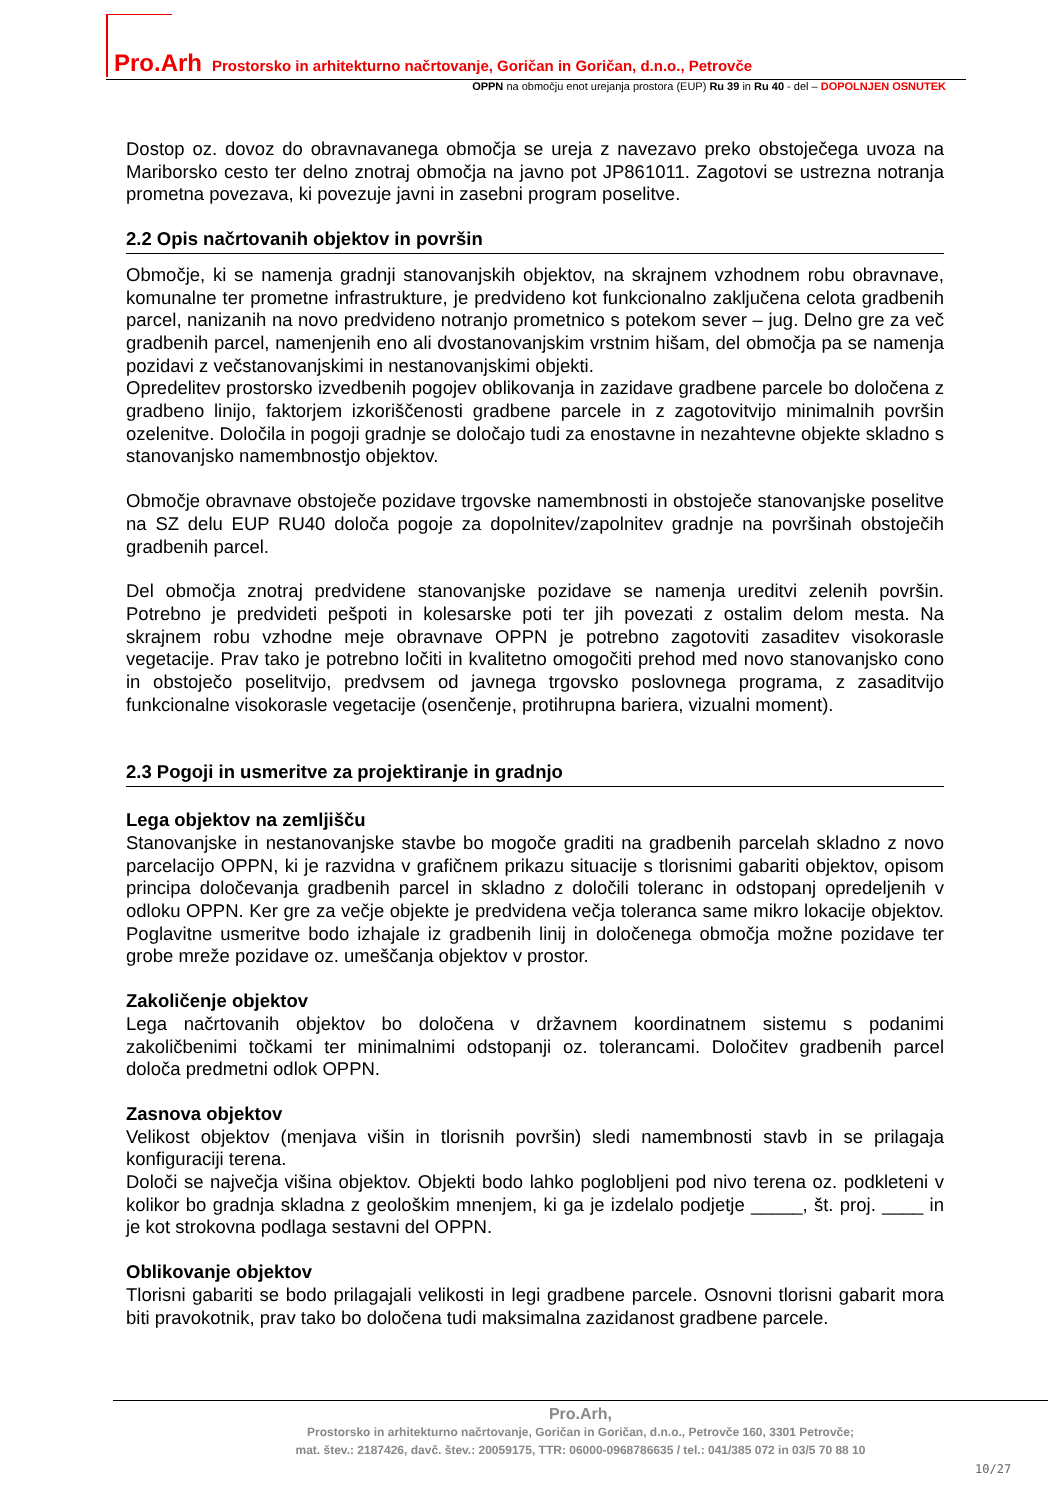Pro.Arh Prostorsko in arhitekturno načrtovanje, Goričan in Goričan, d.n.o., Petrovče
OPPN na območju enot urejanja prostora (EUP) Ru 39 in Ru 40 - del – DOPOLNJEN OSNUTEK
Dostop oz. dovoz do obravnavanega območja se ureja z navezavo preko obstoječega uvoza na Mariborsko cesto ter delno znotraj območja na javno pot JP861011. Zagotovi se ustrezna notranja prometna povezava, ki povezuje javni in zasebni program poselitve.
2.2 Opis načrtovanih objektov in površin
Območje, ki se namenja gradnji stanovanjskih objektov, na skrajnem vzhodnem robu obravnave, komunalne ter prometne infrastrukture, je predvideno kot funkcionalno zaključena celota gradbenih parcel, nanizanih na novo predvideno notranjo prometnico s potekom sever – jug. Delno gre za več gradbenih parcel, namenjenih eno ali dvostanovanjskim vrstnim hišam, del območja pa se namenja pozidavi z večstanovanjskimi in nestanovanjskimi objekti.
Opredelitev prostorsko izvedbenih pogojev oblikovanja in zazidave gradbene parcele bo določena z gradbeno linijo, faktorjem izkoriščenosti gradbene parcele in z zagotovitvijo minimalnih površin ozelenitve. Določila in pogoji gradnje se določajo tudi za enostavne in nezahtevne objekte skladno s stanovanjsko namembnostjo objektov.
Območje obravnave obstoječe pozidave trgovske namembnosti in obstoječe stanovanjske poselitve na SZ delu EUP RU40 določa pogoje za dopolnitev/zapolnitev gradnje na površinah obstoječih gradbenih parcel.
Del območja znotraj predvidene stanovanjske pozidave se namenja ureditvi zelenih površin. Potrebno je predvideti pešpoti in kolesarske poti ter jih povezati z ostalim delom mesta. Na skrajnem robu vzhodne meje obravnave OPPN je potrebno zagotoviti zasaditev visokorasle vegetacije. Prav tako je potrebno ločiti in kvalitetno omogočiti prehod med novo stanovanjsko cono in obstoječo poselitvijo, predvsem od javnega trgovsko poslovnega programa, z zasaditvijo funkcionalne visokorasle vegetacije (osenčenje, protihrupna bariera, vizualni moment).
2.3 Pogoji in usmeritve za projektiranje in gradnjo
Lega objektov na zemljišču
Stanovanjske in nestanovanjske stavbe bo mogoče graditi na gradbenih parcelah skladno z novo parcelacijo OPPN, ki je razvidna v grafičnem prikazu situacije s tlorisnimi gabariti objektov, opisom principa določevanja gradbenih parcel in skladno z določili toleranc in odstopanj opredeljenih v odloku OPPN. Ker gre za večje objekte je predvidena večja toleranca same mikro lokacije objektov. Poglavitne usmeritve bodo izhajale iz gradbenih linij in določenega območja možne pozidave ter grobe mreže pozidave oz. umeščanja objektov v prostor.
Zakoličenje objektov
Lega načrtovanih objektov bo določena v državnem koordinatnem sistemu s podanimi zakoličbenimi točkami ter minimalnimi odstopanji oz. tolerancami. Določitev gradbenih parcel določa predmetni odlok OPPN.
Zasnova objektov
Velikost objektov (menjava višin in tlorisnih površin) sledi namembnosti stavb in se prilagaja konfiguraciji terena.
Določi se največja višina objektov. Objekti bodo lahko poglobljeni pod nivo terena oz. podkleteni v kolikor bo gradnja skladna z geološkim mnenjem, ki ga je izdelalo podjetje _____, št. proj. ____ in je kot strokovna podlaga sestavni del OPPN.
Oblikovanje objektov
Tlorisni gabariti se bodo prilagajali velikosti in legi gradbene parcele. Osnovni tlorisni gabarit mora biti pravokotnik, prav tako bo določena tudi maksimalna zazidanost gradbene parcele.
Pro.Arh,
Prostorsko in arhitekturno načrtovanje, Goričan in Goričan, d.n.o., Petrovče 160, 3301 Petrovče;
mat. štev.: 2187426, davč. štev.: 20059175, TTR: 06000-0968786635 / tel.: 041/385 072 in 03/5 70 88 10
10/27